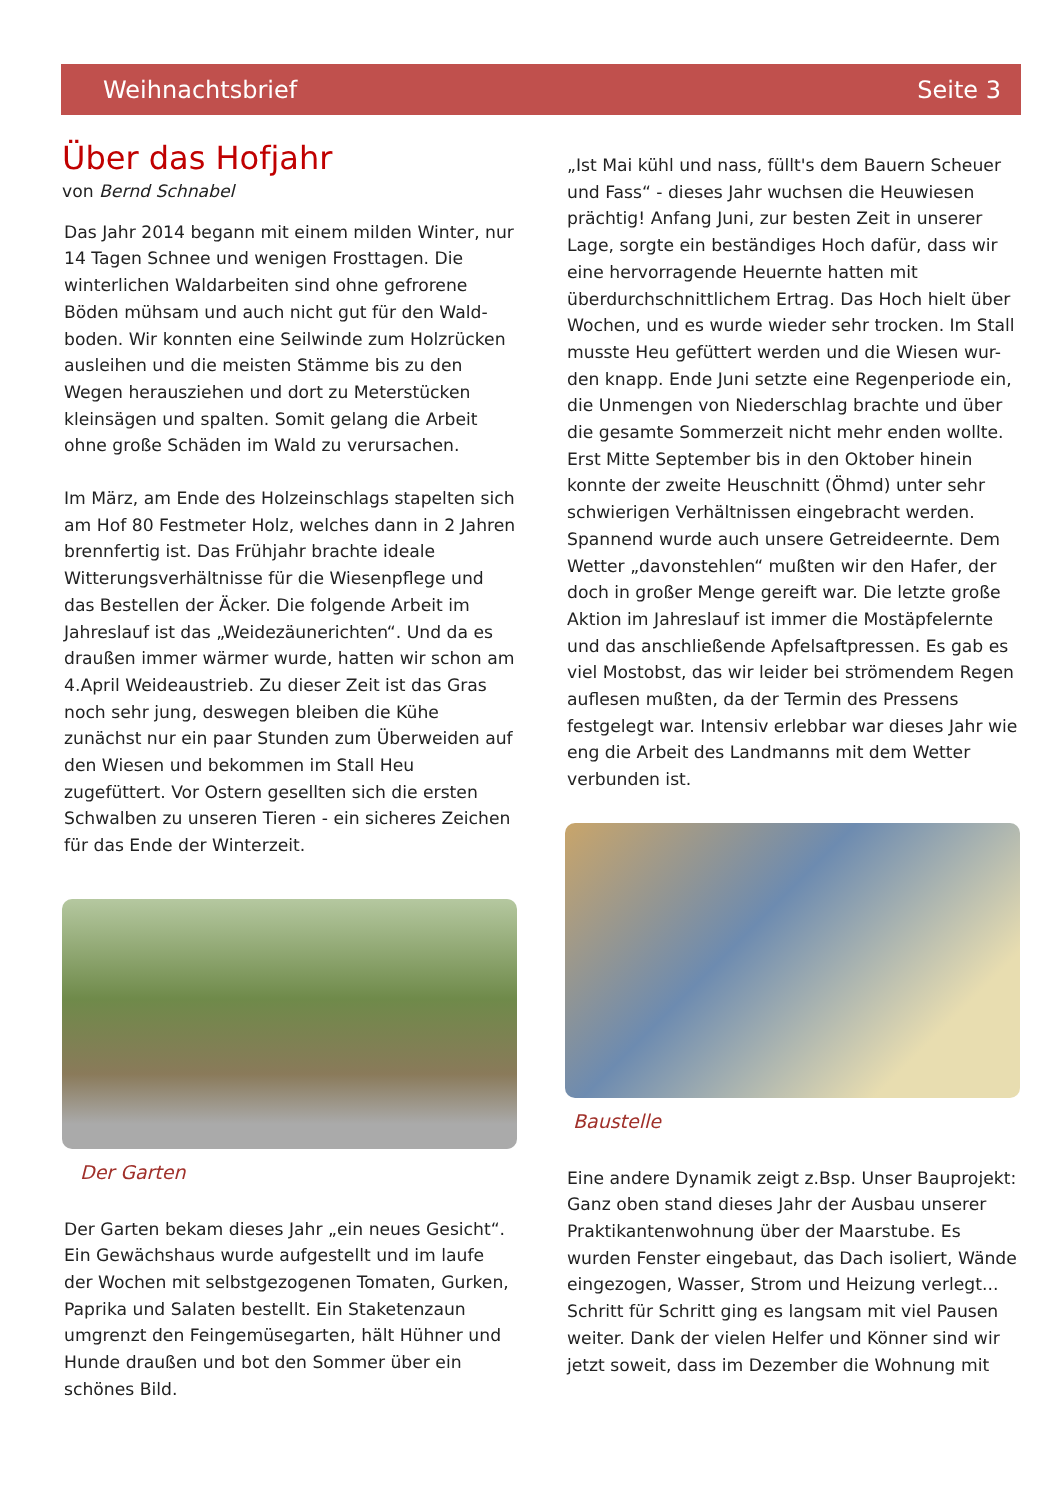Weihnachtsbrief Seite 3
Über das Hofjahr
von Bernd Schnabel
Das Jahr 2014 begann mit einem milden Winter, nur 14 Tagen Schnee und wenigen Frosttagen. Die winterlichen Waldarbeiten sind ohne gefrorene Böden mühsam und auch nicht gut für den Wald-boden. Wir konnten eine Seilwinde zum Holzrücken ausleihen und die meisten Stämme bis zu den Wegen herausziehen und dort zu Meterstücken kleinsägen und spalten. Somit gelang die Arbeit ohne große Schäden im Wald zu verursachen.
Im März, am Ende des Holzeinschlags stapelten sich am Hof 80 Festmeter Holz, welches dann in 2 Jahren brennfertig ist. Das Frühjahr brachte ideale Witterungsverhältnisse für die Wiesenpflege und das Bestellen der Äcker. Die folgende Arbeit im Jahreslauf ist das „Weidezäunerichten“. Und da es draußen immer wärmer wurde, hatten wir schon am 4.April Weideaustrieb. Zu dieser Zeit ist das Gras noch sehr jung, deswegen bleiben die Kühe zunächst nur ein paar Stunden zum Überweiden auf den Wiesen und bekommen im Stall Heu zugefüttert. Vor Ostern gesellten sich die ersten Schwalben zu unseren Tieren - ein sicheres Zeichen für das Ende der Winterzeit.
Der Garten
Der Garten bekam dieses Jahr „ein neues Gesicht“. Ein Gewächshaus wurde aufgestellt und im laufe der Wochen mit selbstgezogenen Tomaten, Gurken, Paprika und Salaten bestellt. Ein Staketenzaun umgrenzt den Feingemüsegarten, hält Hühner und Hunde draußen und bot den Sommer über ein schönes Bild.
„Ist Mai kühl und nass, füllt's dem Bauern Scheuer und Fass“ - dieses Jahr wuchsen die Heuwiesen prächtig! Anfang Juni, zur besten Zeit in unserer Lage, sorgte ein beständiges Hoch dafür, dass wir eine hervorragende Heuernte hatten mit überdurchschnittlichem Ertrag. Das Hoch hielt über Wochen, und es wurde wieder sehr trocken. Im Stall musste Heu gefüttert werden und die Wiesen wur-den knapp. Ende Juni setzte eine Regenperiode ein, die Unmengen von Niederschlag brachte und über die gesamte Sommerzeit nicht mehr enden wollte. Erst Mitte September bis in den Oktober hinein konnte der zweite Heuschnitt (Öhmd) unter sehr schwierigen Verhältnissen eingebracht werden. Spannend wurde auch unsere Getreideernte. Dem Wetter „davonstehlen“ mußten wir den Hafer, der doch in großer Menge gereift war. Die letzte große Aktion im Jahreslauf ist immer die Mostäpfelernte und das anschließende Apfelsaftpressen. Es gab es viel Mostobst, das wir leider bei strömendem Regen auflesen mußten, da der Termin des Pressens festgelegt war. Intensiv erlebbar war dieses Jahr wie eng die Arbeit des Landmanns mit dem Wetter verbunden ist.
Baustelle
Eine andere Dynamik zeigt z.Bsp. Unser Bauprojekt: Ganz oben stand dieses Jahr der Ausbau unserer Praktikantenwohnung über der Maarstube. Es wurden Fenster eingebaut, das Dach isoliert, Wände eingezogen, Wasser, Strom und Heizung verlegt... Schritt für Schritt ging es langsam mit viel Pausen weiter. Dank der vielen Helfer und Könner sind wir jetzt soweit, dass im Dezember die Wohnung mit